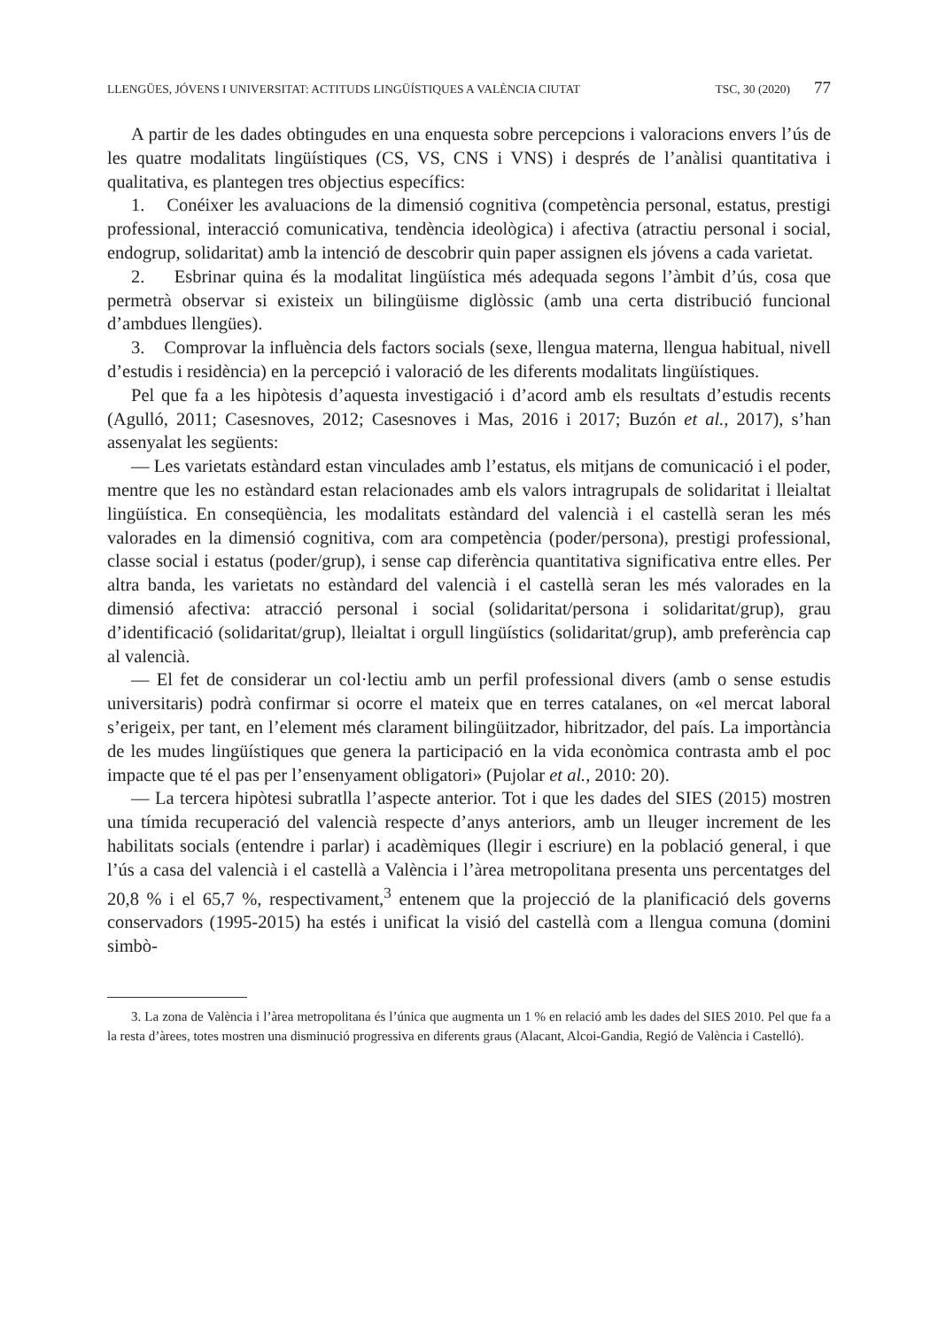LLENGÜES, JÓVENS I UNIVERSITAT: ACTITUDS LINGÜÍSTIQUES A VALÈNCIA CIUTAT TSC, 30 (2020) 77
A partir de les dades obtingudes en una enquesta sobre percepcions i valoracions envers l’ús de les quatre modalitats lingüístiques (CS, VS, CNS i VNS) i després de l’anàlisi quantitativa i qualitativa, es plantegen tres objectius específics:
1. Conéixer les avaluacions de la dimensió cognitiva (competència personal, estatus, prestigi professional, interacció comunicativa, tendència ideològica) i afectiva (atractiu personal i social, endogrup, solidaritat) amb la intenció de descobrir quin paper assignen els jóvens a cada varietat.
2. Esbrinar quina és la modalitat lingüística més adequada segons l’àmbit d’ús, cosa que permetrà observar si existeix un bilingüisme diglòssic (amb una certa distribució funcional d’ambdues llengües).
3. Comprovar la influència dels factors socials (sexe, llengua materna, llengua habitual, nivell d’estudis i residència) en la percepció i valoració de les diferents modalitats lingüístiques.
Pel que fa a les hipòtesis d’aquesta investigació i d’acord amb els resultats d’estudis recents (Agulló, 2011; Casesnoves, 2012; Casesnoves i Mas, 2016 i 2017; Buzón et al., 2017), s’han assenyalat les següents:
— Les varietats estàndard estan vinculades amb l’estatus, els mitjans de comunicació i el poder, mentre que les no estàndard estan relacionades amb els valors intragrupals de solidaritat i lleialtat lingüística. En conseqüència, les modalitats estàndard del valencià i el castellà seran les més valorades en la dimensió cognitiva, com ara competència (poder/persona), prestigi professional, classe social i estatus (poder/grup), i sense cap diferència quantitativa significativa entre elles. Per altra banda, les varietats no estàndard del valencià i el castellà seran les més valorades en la dimensió afectiva: atracció personal i social (solidaritat/persona i solidaritat/grup), grau d’identificació (solidaritat/grup), lleialtat i orgull lingüístics (solidaritat/grup), amb preferència cap al valencià.
— El fet de considerar un col·lectiu amb un perfil professional divers (amb o sense estudis universitaris) podrà confirmar si ocorre el mateix que en terres catalanes, on «el mercat laboral s’erigeix, per tant, en l’element més clarament bilingüitzador, hibritzador, del país. La importància de les mudes lingüístiques que genera la participació en la vida econòmica contrasta amb el poc impacte que té el pas per l’ensenyament obligatori» (Pujolar et al., 2010: 20).
— La tercera hipòtesi subratlla l’aspecte anterior. Tot i que les dades del SIES (2015) mostren una tímida recuperació del valencià respecte d’anys anteriors, amb un lleuger increment de les habilitats socials (entendre i parlar) i acadèmiques (llegir i escriure) en la població general, i que l’ús a casa del valencià i el castellà a València i l’àrea metropolitana presenta uns percentatges del 20,8 % i el 65,7 %, respectivament,<sup>3</sup> entenem que la projecció de la planificació dels governs conservadors (1995-2015) ha estés i unificat la visió del castellà com a llengua comuna (domini simbò-
3. La zona de València i l’àrea metropolitana és l’única que augmenta un 1 % en relació amb les dades del SIES 2010. Pel que fa a la resta d’àrees, totes mostren una disminució progressiva en diferents graus (Alacant, Alcoi-Gandia, Regió de València i Castelló).